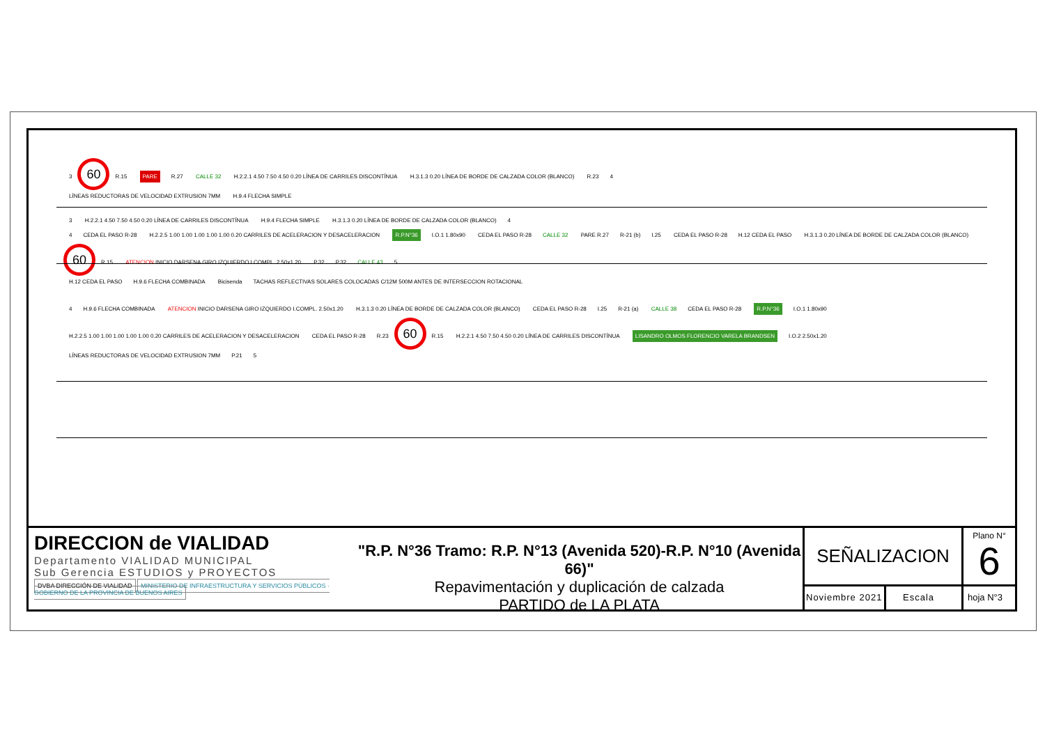3 60 R.15 PARE R.27 CALLE 32 H.2.2.1 4.50 7.50 4.50 0.20 LÍNEA DE CARRILES DISCONTÍNUA H.3.1.3 0.20 LÍNEA DE BORDE DE CALZADA COLOR (BLANCO) R.23 4
LÍNEAS REDUCTORAS DE VELOCIDAD EXTRUSION 7MM H.9.4 FLECHA SIMPLE
3 H.2.2.1 4.50 7.50 4.50 0.20 LÍNEA DE CARRILES DISCONTÍNUA H.9.4 FLECHA SIMPLE H.3.1.3 0.20 LÍNEA DE BORDE DE CALZADA COLOR (BLANCO) 4
4 CEDA EL PASO R-28 H.2.2.5 1.00 1.00 1.00 1.00 1.00 0.20 CARRILES DE ACELERACION Y DESACELERACION R.P.N°36 I.O.1 1.80x90 CEDA EL PASO R-28 CALLE 32 PARE R.27 R-21 (b) I.25 CEDA EL PASO R-28 H.12 CEDA EL PASO H.3.1.3 0.20 LÍNEA DE BORDE DE CALZADA COLOR (BLANCO) 60 R.15 ATENCION INICIO DARSENA GIRO IZQUIERDO I.COMPL. 2.50x1.20 P.32 P.32 CALLE 43 5
H.12 CEDA EL PASO H.9.6 FLECHA COMBINADA Bicisenda TACHAS REFLECTIVAS SOLARES COLOCADAS C/12M 500M ANTES DE INTERSECCION ROTACIONAL
4 H.9.6 FLECHA COMBINADA ATENCION INICIO DARSENA GIRO IZQUIERDO I.COMPL. 2.50x1.20 H.3.1.3 0.20 LÍNEA DE BORDE DE CALZADA COLOR (BLANCO) CEDA EL PASO R-28 I.25 R-21 (a) CALLE 38 CEDA EL PASO R-28 R.P.N°36 I.O.1 1.80x90 H.2.2.5 1.00 1.00 1.00 1.00 1.00 0.20 CARRILES DE ACELERACION Y DESACELERACION CEDA EL PASO R-28 R.23 60 R.15 H.2.2.1 4.50 7.50 4.50 0.20 LÍNEA DE CARRILES DISCONTÍNUA LISANDRO OLMOS FLORENCIO VARELA BRANDSEN I.O.2 2.50x1.20 LÍNEAS REDUCTORAS DE VELOCIDAD EXTRUSION 7MM P.21 5
DIRECCION de VIALIDAD
Departamento VIALIDAD MUNICIPAL
Sub Gerencia ESTUDIOS y PROYECTOS
DVBA DIRECCIÓN DE VIALIDAD MINISTERIO DE INFRAESTRUCTURA Y SERVICIOS PÚBLICOS · GOBIERNO DE LA PROVINCIA DE BUENOS AIRES
"R.P. N°36 Tramo: R.P. N°13 (Avenida 520)-R.P. N°10 (Avenida 66)"
Repavimentación y duplicación de calzada
PARTIDO de LA PLATA
SEÑALIZACION
Noviembre 2021
Escala
Plano N°
6
hoja N°3